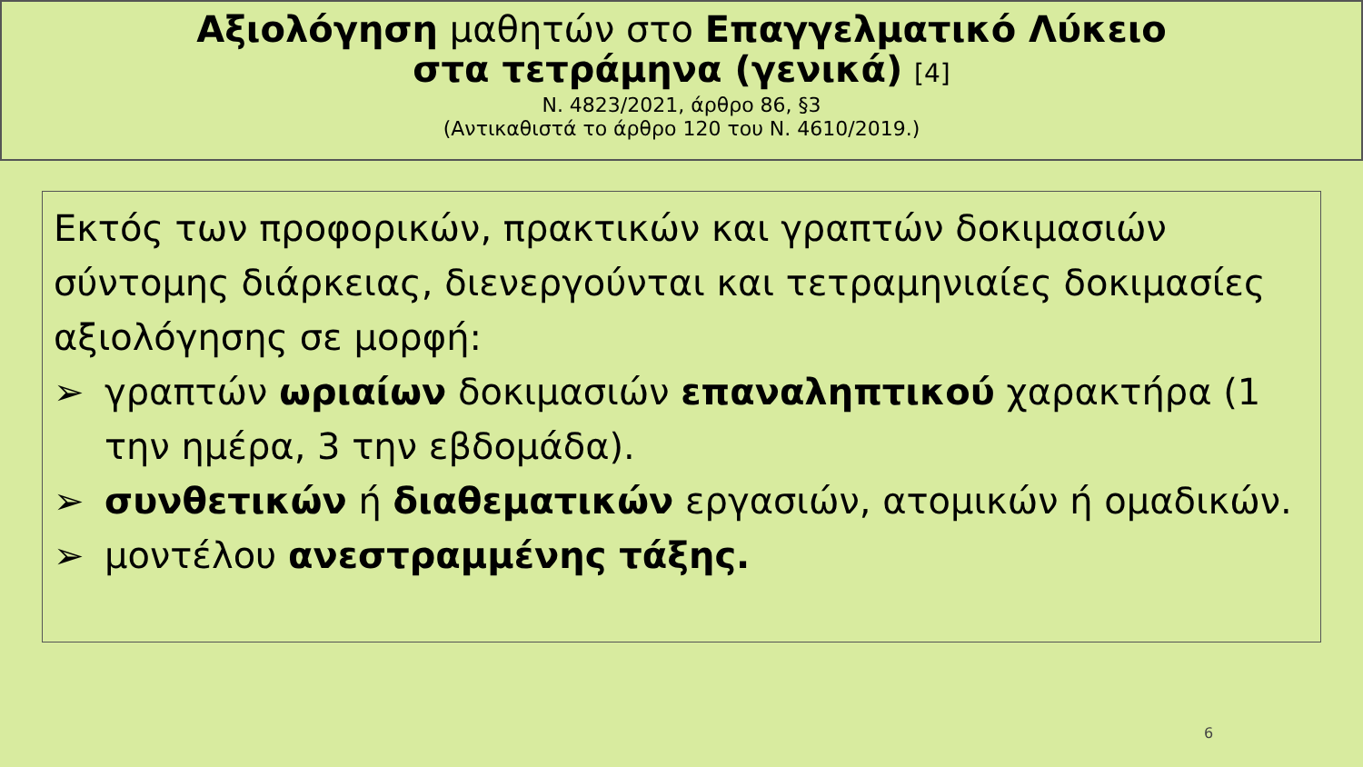Αξιολόγηση μαθητών στο Επαγγελματικό Λύκειο
στα τετράμηνα (γενικά) [4]
Ν. 4823/2021, άρθρο 86, §3
(Αντικαθιστά το άρθρο 120 του Ν. 4610/2019.)
Εκτός των προφορικών, πρακτικών και γραπτών δοκιμασιών σύντομης διάρκειας, διενεργούνται και τετραμηνιαίες δοκιμασίες αξιολόγησης σε μορφή:
➢ γραπτών ωριαίων δοκιμασιών επαναληπτικού χαρακτήρα (1 την ημέρα, 3 την εβδομάδα).
➢ συνθετικών ή διαθεματικών εργασιών, ατομικών ή ομαδικών.
➢ μοντέλου ανεστραμμένης τάξης.
6